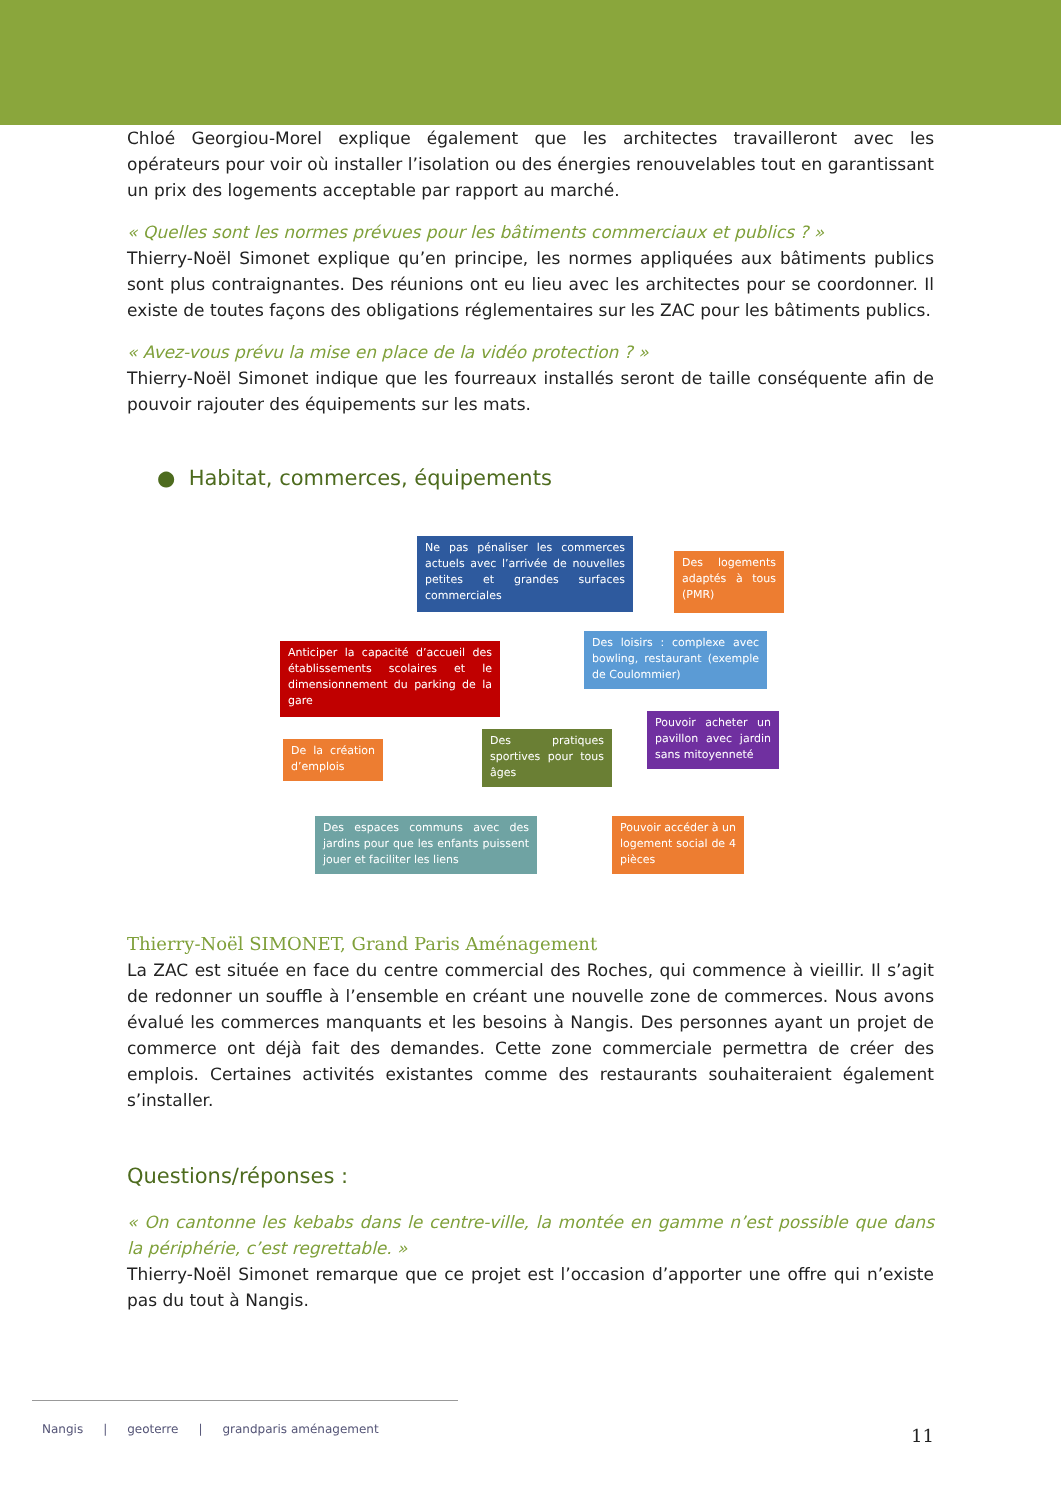Chloé Georgiou-Morel explique également que les architectes travailleront avec les opérateurs pour voir où installer l’isolation ou des énergies renouvelables tout en garantissant un prix des logements acceptable par rapport au marché.
« Quelles sont les normes prévues pour les bâtiments commerciaux et publics ? »
Thierry-Noël Simonet explique qu’en principe, les normes appliquées aux bâtiments publics sont plus contraignantes. Des réunions ont eu lieu avec les architectes pour se coordonner. Il existe de toutes façons des obligations réglementaires sur les ZAC pour les bâtiments publics.
« Avez-vous prévu la mise en place de la vidéo protection ? »
Thierry-Noël Simonet indique que les fourreaux installés seront de taille conséquente afin de pouvoir rajouter des équipements sur les mats.
● Habitat, commerces, équipements
Ne pas pénaliser les commerces actuels avec l’arrivée de nouvelles petites et grandes surfaces commerciales
Des logements adaptés à tous (PMR)
Anticiper la capacité d’accueil des établissements scolaires et le dimensionnement du parking de la gare
Des loisirs : complexe avec bowling, restaurant (exemple de Coulommier)
De la création d’emplois
Des pratiques sportives pour tous âges
Pouvoir acheter un pavillon avec jardin sans mitoyenneté
Des espaces communs avec des jardins pour que les enfants puissent jouer et faciliter les liens
Pouvoir accéder à un logement social de 4 pièces
Thierry-Noël SIMONET, Grand Paris Aménagement
La ZAC est située en face du centre commercial des Roches, qui commence à vieillir. Il s’agit de redonner un souffle à l’ensemble en créant une nouvelle zone de commerces. Nous avons évalué les commerces manquants et les besoins à Nangis. Des personnes ayant un projet de commerce ont déjà fait des demandes. Cette zone commerciale permettra de créer des emplois. Certaines activités existantes comme des restaurants souhaiteraient également s’installer.
Questions/réponses :
« On cantonne les kebabs dans le centre-ville, la montée en gamme n’est possible que dans la périphérie, c’est regrettable. »
Thierry-Noël Simonet remarque que ce projet est l’occasion d’apporter une offre qui n’existe pas du tout à Nangis.
Nangis | geoterre | grandparis aménagement
11